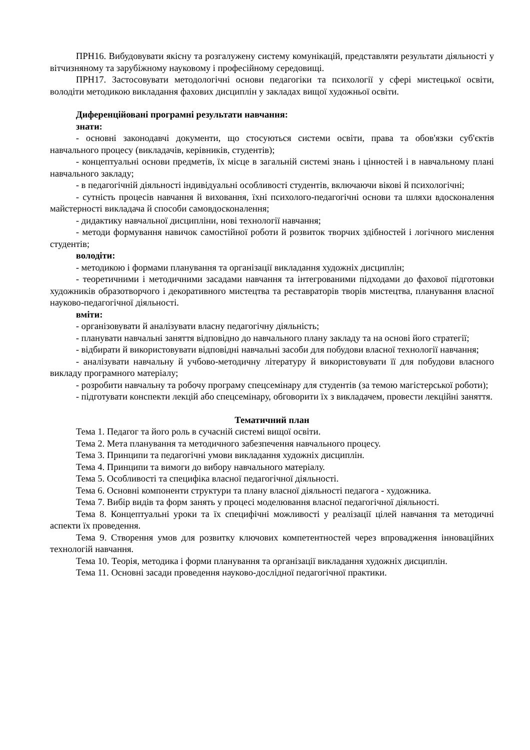ПРН16. Вибудовувати якісну та розгалужену систему комунікацій, представляти результати діяльності у вітчизняному та зарубіжному науковому і професійному середовищі.
ПРН17. Застосовувати методологічні основи педагогіки та психології у сфері мистецької освіти, володіти методикою викладання фахових дисциплін у закладах вищої художньої освіти.
Диференційовані програмні результати навчання:
знати:
- основні законодавчі документи, що стосуються системи освіти, права та обов'язки суб'єктів навчального процесу (викладачів, керівників, студентів);
- концептуальні основи предметів, їх місце в загальній системі знань і цінностей і в навчальному плані навчального закладу;
- в педагогічній діяльності індивідуальні особливості студентів, включаючи вікові й психологічні;
- сутність процесів навчання й виховання, їхні психолого-педагогічні основи та шляхи вдосконалення майстерності викладача й способи самовдосконалення;
- дидактику навчальної дисципліни, нові технології навчання;
- методи формування навичок самостійної роботи й розвиток творчих здібностей і логічного мислення студентів;
володіти:
- методикою і формами планування та організації викладання художніх дисциплін;
- теоретичними і методичними засадами навчання та інтегрованими підходами до фахової підготовки художників образотворчого і декоративного мистецтва та реставраторів творів мистецтва, планування власної науково-педагогічної діяльності.
вміти:
- організовувати й аналізувати власну педагогічну діяльність;
- планувати навчальні заняття відповідно до навчального плану закладу та на основі його стратегії;
- відбирати й використовувати відповідні навчальні засоби для побудови власної технології навчання;
- аналізувати навчальну й учбово-методичну літературу й використовувати її для побудови власного викладу програмного матеріалу;
- розробити навчальну та робочу програму спецсемінару для студентів (за темою магістерської роботи);
- підготувати конспекти лекцій або спецсемінару, обговорити їх з викладачем, провести лекційні заняття.
Тематичний план
Тема 1. Педагог та його роль в сучасній системі вищої освіти.
Тема 2. Мета планування та методичного забезпечення навчального процесу.
Тема 3. Принципи та педагогічні умови викладання художніх дисциплін.
Тема 4. Принципи та вимоги до вибору навчального матеріалу.
Тема 5. Особливості та специфіка власної педагогічної діяльності.
Тема 6. Основні компоненти структури та плану власної діяльності педагога - художника.
Тема 7. Вибір видів та форм занять у процесі моделювання власної педагогічної діяльності.
Тема 8. Концептуальні уроки та їх специфічні можливості у реалізації цілей навчання та методичні аспекти їх проведення.
Тема 9. Створення умов для розвитку ключових компетентностей через впровадження інноваційних технологій навчання.
Тема 10. Теорія, методика і форми планування та організації викладання художніх дисциплін.
Тема 11. Основні засади проведення науково-дослідної педагогічної практики.